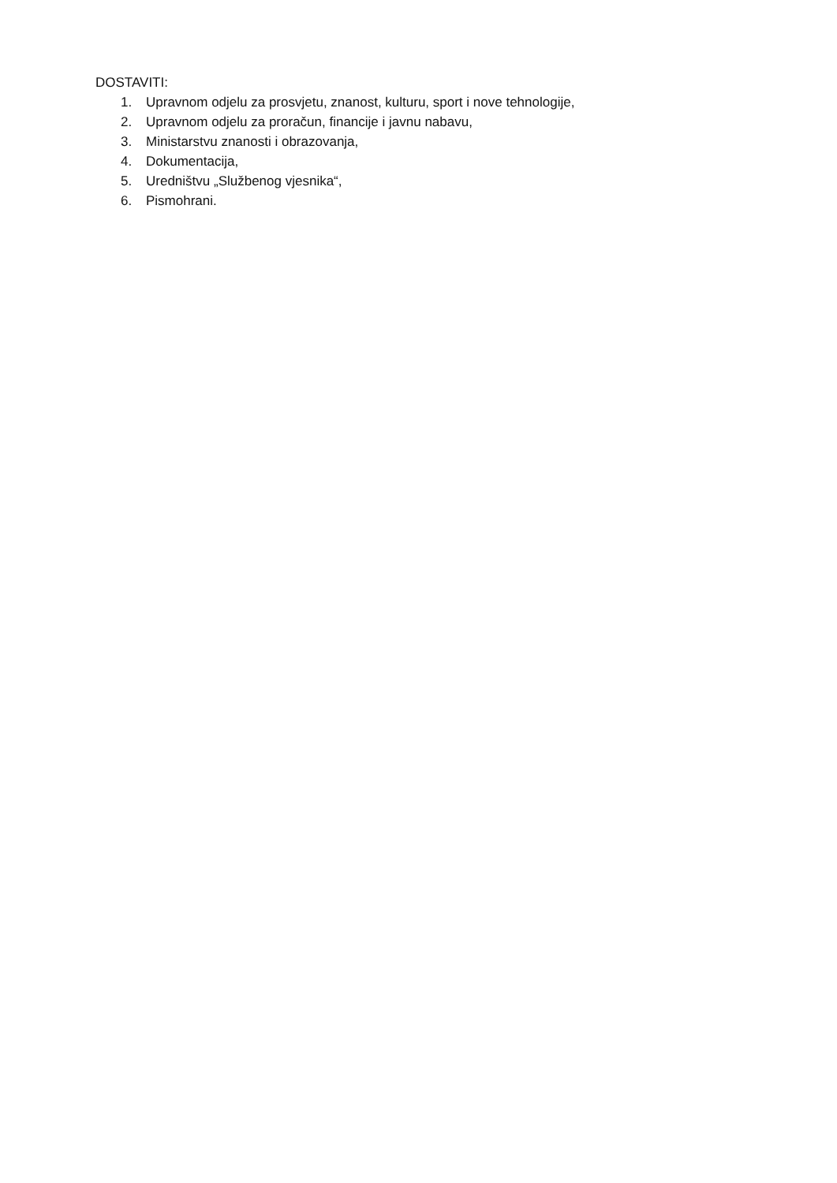DOSTAVITI:
1. Upravnom odjelu za prosvjetu, znanost, kulturu, sport i nove tehnologije,
2. Upravnom odjelu za proračun, financije i javnu nabavu,
3. Ministarstvu znanosti i obrazovanja,
4. Dokumentacija,
5. Uredništvu „Službenog vjesnika“,
6. Pismohrani.